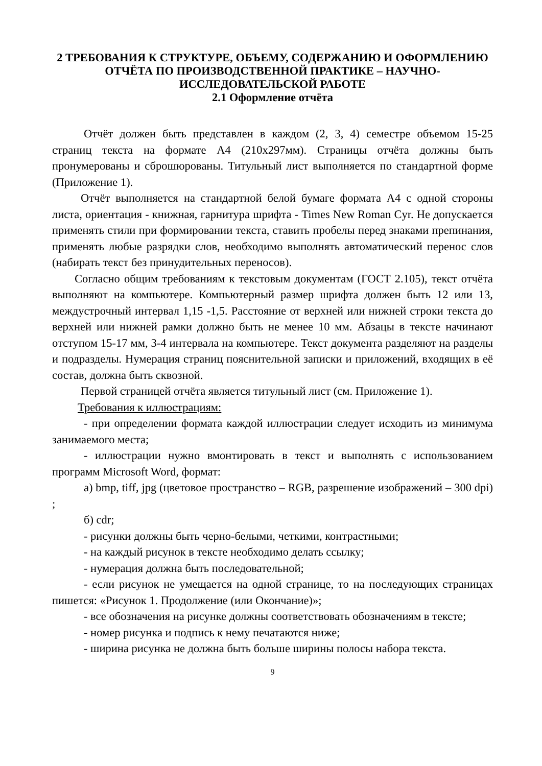2 ТРЕБОВАНИЯ К СТРУКТУРЕ, ОБЪЕМУ, СОДЕРЖАНИЮ И ОФОРМЛЕНИЮ ОТЧЁТА ПО ПРОИЗВОДСТВЕННОЙ ПРАКТИКЕ – НАУЧНО-ИССЛЕДОВАТЕЛЬСКОЙ РАБОТЕ
2.1 Оформление отчёта
Отчёт должен быть представлен в каждом (2, 3, 4) семестре объемом 15-25 страниц текста на формате А4 (210х297мм). Страницы отчёта должны быть пронумерованы и сброшюрованы. Титульный лист выполняется по стандартной форме (Приложение 1).
Отчёт выполняется на стандартной белой бумаге формата А4 с одной стороны листа, ориентация - книжная, гарнитура шрифта - Times New Roman Cyr. Не допускается применять стили при формировании текста, ставить пробелы перед знаками препинания, применять любые разрядки слов, необходимо выполнять автоматический перенос слов (набирать текст без принудительных переносов).
Согласно общим требованиям к текстовым документам (ГОСТ 2.105), текст отчёта выполняют на компьютере. Компьютерный размер шрифта должен быть 12 или 13, междустрочный интервал 1,15 -1,5. Расстояние от верхней или нижней строки текста до верхней или нижней рамки должно быть не менее 10 мм. Абзацы в тексте начинают отступом 15-17 мм, 3-4 интервала на компьютере. Текст документа разделяют на разделы и подразделы. Нумерация страниц пояснительной записки и приложений, входящих в её состав, должна быть сквозной.
Первой страницей отчёта является титульный лист (см. Приложение 1).
Требования к иллюстрациям:
- при определении формата каждой иллюстрации следует исходить из минимума занимаемого места;
- иллюстрации нужно вмонтировать в текст и выполнять с использованием программ Microsoft Word, формат:
а) bmp, tiff, jpg (цветовое пространство – RGB, разрешение изображений – 300 dpi) ;
б) cdr;
- рисунки должны быть черно-белыми, четкими, контрастными;
- на каждый рисунок в тексте необходимо делать ссылку;
- нумерация должна быть последовательной;
- если рисунок не умещается на одной странице, то на последующих страницах пишется: «Рисунок 1. Продолжение (или Окончание)»;
- все обозначения на рисунке должны соответствовать обозначениям в тексте;
- номер рисунка и подпись к нему печатаются ниже;
- ширина рисунка не должна быть больше ширины полосы набора текста.
9